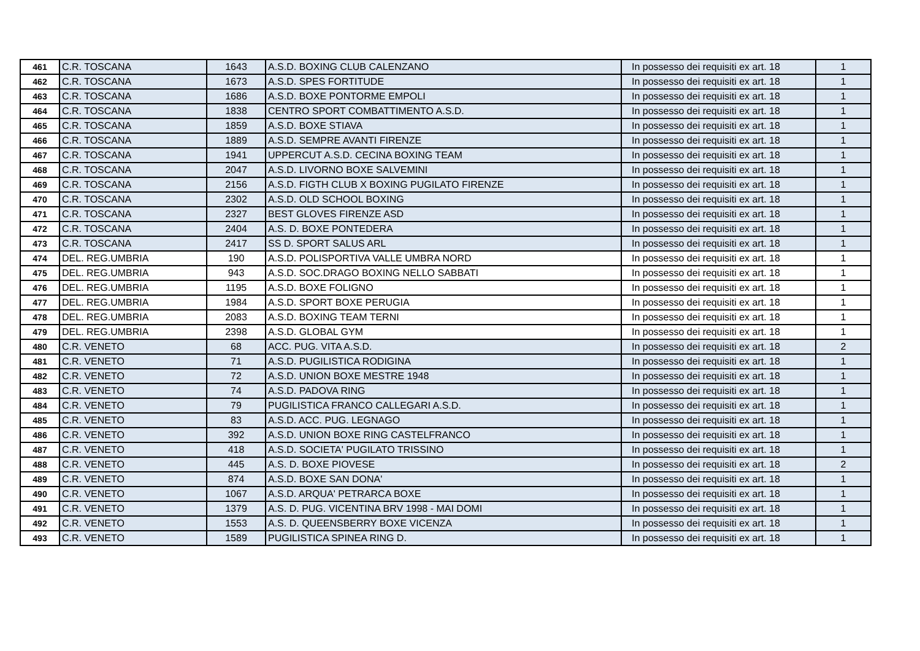| 461 | C.R. TOSCANA | 1643 | A.S.D. BOXING CLUB CALENZANO | In possesso dei requisiti ex art. 18 | 1 |
| 462 | C.R. TOSCANA | 1673 | A.S.D. SPES FORTITUDE | In possesso dei requisiti ex art. 18 | 1 |
| 463 | C.R. TOSCANA | 1686 | A.S.D. BOXE PONTORME EMPOLI | In possesso dei requisiti ex art. 18 | 1 |
| 464 | C.R. TOSCANA | 1838 | CENTRO SPORT COMBATTIMENTO A.S.D. | In possesso dei requisiti ex art. 18 | 1 |
| 465 | C.R. TOSCANA | 1859 | A.S.D. BOXE STIAVA | In possesso dei requisiti ex art. 18 | 1 |
| 466 | C.R. TOSCANA | 1889 | A.S.D. SEMPRE AVANTI FIRENZE | In possesso dei requisiti ex art. 18 | 1 |
| 467 | C.R. TOSCANA | 1941 | UPPERCUT A.S.D. CECINA BOXING TEAM | In possesso dei requisiti ex art. 18 | 1 |
| 468 | C.R. TOSCANA | 2047 | A.S.D. LIVORNO BOXE SALVEMINI | In possesso dei requisiti ex art. 18 | 1 |
| 469 | C.R. TOSCANA | 2156 | A.S.D. FIGTH CLUB X BOXING PUGILATO FIRENZE | In possesso dei requisiti ex art. 18 | 1 |
| 470 | C.R. TOSCANA | 2302 | A.S.D. OLD SCHOOL BOXING | In possesso dei requisiti ex art. 18 | 1 |
| 471 | C.R. TOSCANA | 2327 | BEST GLOVES FIRENZE ASD | In possesso dei requisiti ex art. 18 | 1 |
| 472 | C.R. TOSCANA | 2404 | A.S. D. BOXE PONTEDERA | In possesso dei requisiti ex art. 18 | 1 |
| 473 | C.R. TOSCANA | 2417 | SS D. SPORT SALUS ARL | In possesso dei requisiti ex art. 18 | 1 |
| 474 | DEL. REG.UMBRIA | 190 | A.S.D. POLISPORTIVA VALLE UMBRA NORD | In possesso dei requisiti ex art. 18 | 1 |
| 475 | DEL. REG.UMBRIA | 943 | A.S.D. SOC.DRAGO BOXING NELLO SABBATI | In possesso dei requisiti ex art. 18 | 1 |
| 476 | DEL. REG.UMBRIA | 1195 | A.S.D. BOXE FOLIGNO | In possesso dei requisiti ex art. 18 | 1 |
| 477 | DEL. REG.UMBRIA | 1984 | A.S.D. SPORT BOXE PERUGIA | In possesso dei requisiti ex art. 18 | 1 |
| 478 | DEL. REG.UMBRIA | 2083 | A.S.D. BOXING TEAM TERNI | In possesso dei requisiti ex art. 18 | 1 |
| 479 | DEL. REG.UMBRIA | 2398 | A.S.D. GLOBAL GYM | In possesso dei requisiti ex art. 18 | 1 |
| 480 | C.R. VENETO | 68 | ACC. PUG. VITA A.S.D. | In possesso dei requisiti ex art. 18 | 2 |
| 481 | C.R. VENETO | 71 | A.S.D. PUGILISTICA RODIGINA | In possesso dei requisiti ex art. 18 | 1 |
| 482 | C.R. VENETO | 72 | A.S.D. UNION BOXE MESTRE 1948 | In possesso dei requisiti ex art. 18 | 1 |
| 483 | C.R. VENETO | 74 | A.S.D. PADOVA RING | In possesso dei requisiti ex art. 18 | 1 |
| 484 | C.R. VENETO | 79 | PUGILISTICA FRANCO CALLEGARI A.S.D. | In possesso dei requisiti ex art. 18 | 1 |
| 485 | C.R. VENETO | 83 | A.S.D. ACC. PUG. LEGNAGO | In possesso dei requisiti ex art. 18 | 1 |
| 486 | C.R. VENETO | 392 | A.S.D. UNION BOXE RING CASTELFRANCO | In possesso dei requisiti ex art. 18 | 1 |
| 487 | C.R. VENETO | 418 | A.S.D. SOCIETA' PUGILATO TRISSINO | In possesso dei requisiti ex art. 18 | 1 |
| 488 | C.R. VENETO | 445 | A.S. D. BOXE PIOVESE | In possesso dei requisiti ex art. 18 | 2 |
| 489 | C.R. VENETO | 874 | A.S.D. BOXE SAN DONA' | In possesso dei requisiti ex art. 18 | 1 |
| 490 | C.R. VENETO | 1067 | A.S.D. ARQUA' PETRARCA BOXE | In possesso dei requisiti ex art. 18 | 1 |
| 491 | C.R. VENETO | 1379 | A.S. D. PUG. VICENTINA BRV 1998 - MAI DOMI | In possesso dei requisiti ex art. 18 | 1 |
| 492 | C.R. VENETO | 1553 | A.S. D. QUEENSBERRY BOXE VICENZA | In possesso dei requisiti ex art. 18 | 1 |
| 493 | C.R. VENETO | 1589 | PUGILISTICA SPINEA RING D. | In possesso dei requisiti ex art. 18 | 1 |